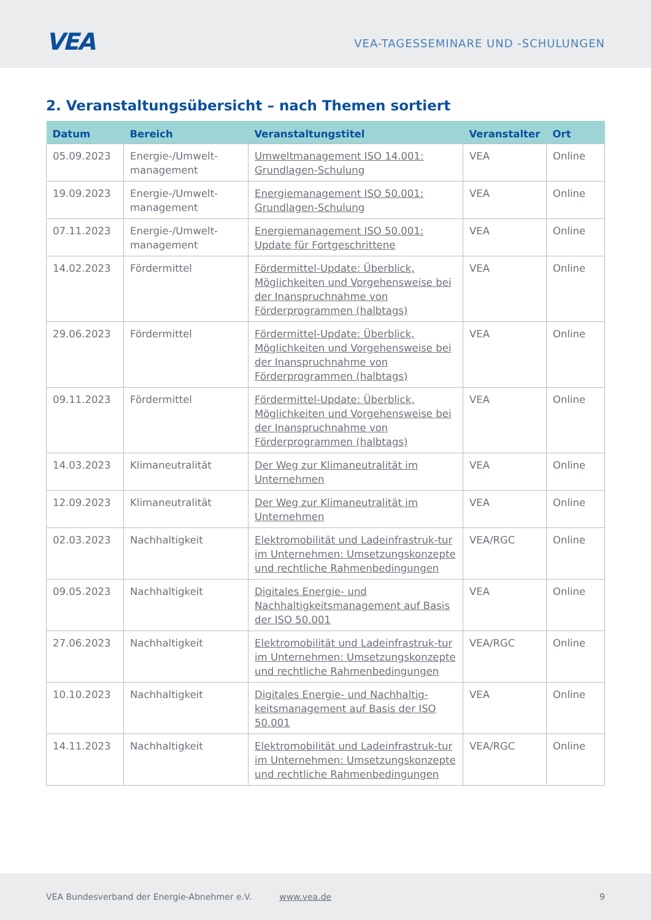VEA
VEA-TAGESSEMINARE UND -SCHULUNGEN
2. Veranstaltungsübersicht – nach Themen sortiert
| Datum | Bereich | Veranstaltungstitel | Veranstalter | Ort |
| --- | --- | --- | --- | --- |
| 05.09.2023 | Energie-/Umwelt-management | Umweltmanagement ISO 14.001: Grundlagen-Schulung | VEA | Online |
| 19.09.2023 | Energie-/Umwelt-management | Energiemanagement ISO 50.001: Grundlagen-Schulung | VEA | Online |
| 07.11.2023 | Energie-/Umwelt-management | Energiemanagement ISO 50.001: Update für Fortgeschrittene | VEA | Online |
| 14.02.2023 | Fördermittel | Fördermittel-Update: Überblick, Möglichkeiten und Vorgehensweise bei der Inanspruchnahme von Förderprogrammen (halbtags) | VEA | Online |
| 29.06.2023 | Fördermittel | Fördermittel-Update: Überblick, Möglichkeiten und Vorgehensweise bei der Inanspruchnahme von Förderprogrammen (halbtags) | VEA | Online |
| 09.11.2023 | Fördermittel | Fördermittel-Update: Überblick, Möglichkeiten und Vorgehensweise bei der Inanspruchnahme von Förderprogrammen (halbtags) | VEA | Online |
| 14.03.2023 | Klimaneutralität | Der Weg zur Klimaneutralität im Unternehmen | VEA | Online |
| 12.09.2023 | Klimaneutralität | Der Weg zur Klimaneutralität im Unternehmen | VEA | Online |
| 02.03.2023 | Nachhaltigkeit | Elektromobilität und Ladeinfrastruk-tur im Unternehmen: Umsetzungskonzepte und rechtliche Rahmenbedingungen | VEA/RGC | Online |
| 09.05.2023 | Nachhaltigkeit | Digitales Energie- und Nachhaltigkeitsmanagement auf Basis der ISO 50.001 | VEA | Online |
| 27.06.2023 | Nachhaltigkeit | Elektromobilität und Ladeinfrastruk-tur im Unternehmen: Umsetzungskonzepte und rechtliche Rahmenbedingungen | VEA/RGC | Online |
| 10.10.2023 | Nachhaltigkeit | Digitales Energie- und Nachhaltig-keitsmanagement auf Basis der ISO 50.001 | VEA | Online |
| 14.11.2023 | Nachhaltigkeit | Elektromobilität und Ladeinfrastruk-tur im Unternehmen: Umsetzungskonzepte und rechtliche Rahmenbedingungen | VEA/RGC | Online |
VEA Bundesverband der Energie-Abnehmer e.V. www.vea.de 9